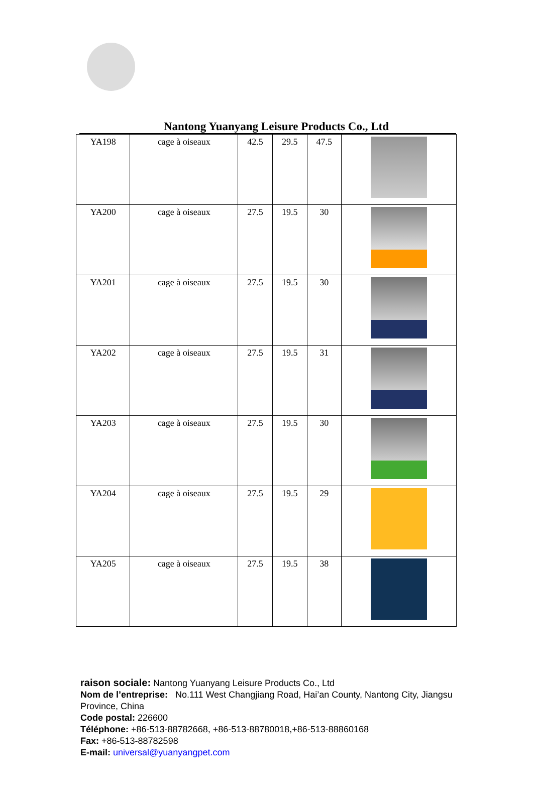Nantong Yuanyang Leisure Products Co., Ltd
| YA198 | cage à oiseaux | 42.5 | 29.5 | 47.5 | |
| YA200 | cage à oiseaux | 27.5 | 19.5 | 30 | |
| YA201 | cage à oiseaux | 27.5 | 19.5 | 30 | |
| YA202 | cage à oiseaux | 27.5 | 19.5 | 31 | |
| YA203 | cage à oiseaux | 27.5 | 19.5 | 30 | |
| YA204 | cage à oiseaux | 27.5 | 19.5 | 29 | |
| YA205 | cage à oiseaux | 27.5 | 19.5 | 38 | |
raison sociale: Nantong Yuanyang Leisure Products Co., Ltd
Nom de l’entreprise: No.111 West Changjiang Road, Hai’an County, Nantong City, Jiangsu Province, China
Code postal: 226600
Téléphone: +86-513-88782668, +86-513-88780018,+86-513-88860168
Fax: +86-513-88782598
E-mail: universal@yuanyangpet.com